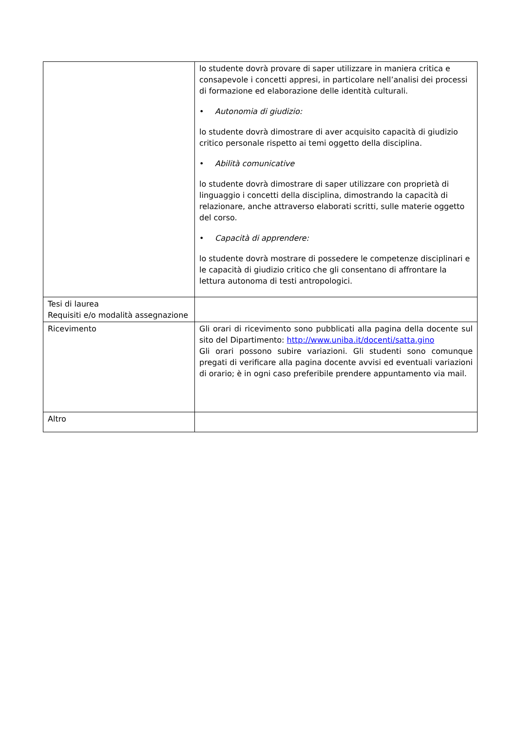| | lo studente dovrà provare di saper utilizzare in maniera critica e consapevole i concetti appresi, in particolare nell’analisi dei processi di formazione ed elaborazione delle identità culturali. • Autonomia di giudizio: lo studente dovrà dimostrare di aver acquisito capacità di giudizio critico personale rispetto ai temi oggetto della disciplina. • Abilità comunicative lo studente dovrà dimostrare di saper utilizzare con proprietà di linguaggio i concetti della disciplina, dimostrando la capacità di relazionare, anche attraverso elaborati scritti, sulle materie oggetto del corso. • Capacità di apprendere: lo studente dovrà mostrare di possedere le competenze disciplinari e le capacità di giudizio critico che gli consentano di affrontare la lettura autonoma di testi antropologici. |
| Tesi di laurea Requisiti e/o modalità assegnazione | |
| Ricevimento | Gli orari di ricevimento sono pubblicati alla pagina della docente sul sito del Dipartimento: http://www.uniba.it/docenti/satta.gino Gli orari possono subire variazioni. Gli studenti sono comunque pregati di verificare alla pagina docente avvisi ed eventuali variazioni di orario; è in ogni caso preferibile prendere appuntamento via mail. |
| Altro | |